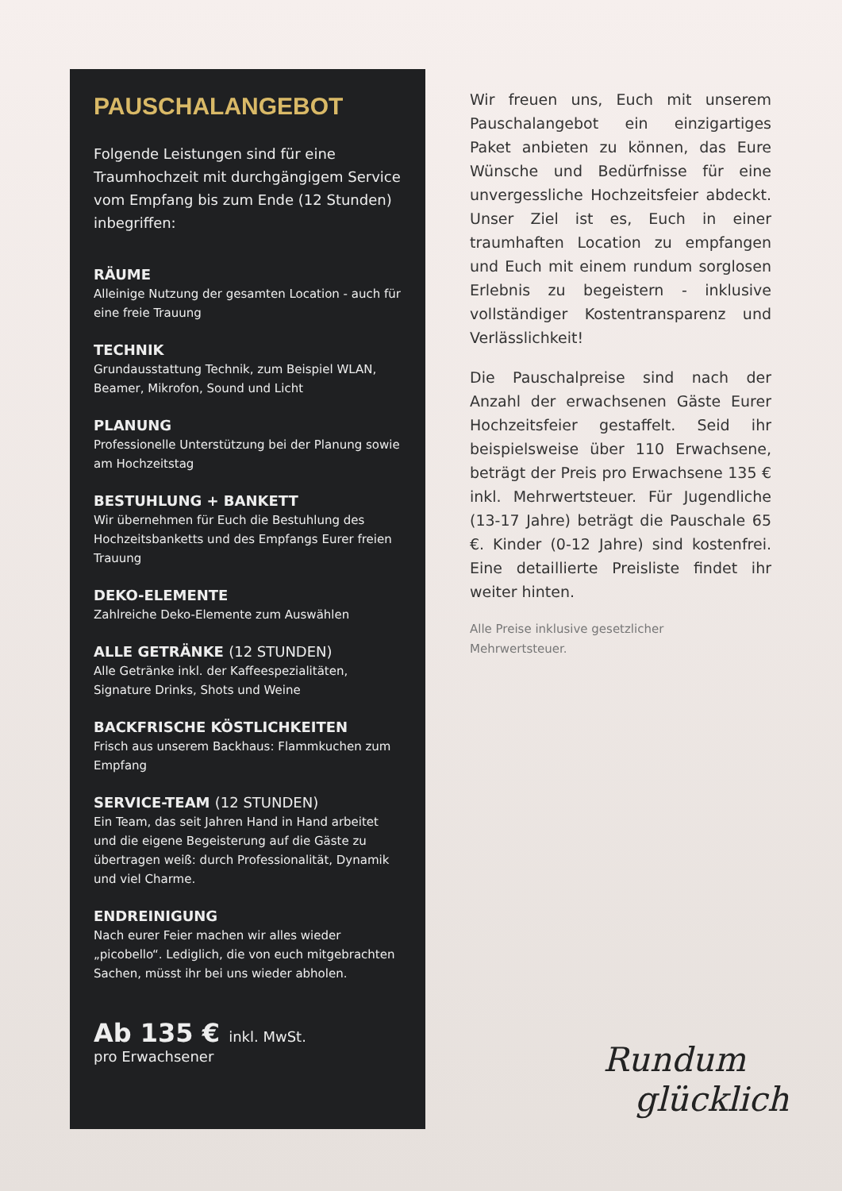PAUSCHALANGEBOT
Folgende Leistungen sind für eine Traumhochzeit mit durchgängigem Service vom Empfang bis zum Ende (12 Stunden) inbegriffen:
RÄUME
Alleinige Nutzung der gesamten Location - auch für eine freie Trauung
TECHNIK
Grundausstattung Technik, zum Beispiel WLAN, Beamer, Mikrofon, Sound und Licht
PLANUNG
Professionelle Unterstützung bei der Planung sowie am Hochzeitstag
BESTUHLUNG + BANKETT
Wir übernehmen für Euch die Bestuhlung des Hochzeitsbanketts und des Empfangs Eurer freien Trauung
DEKO-ELEMENTE
Zahlreiche Deko-Elemente zum Auswählen
ALLE GETRÄNKE (12 STUNDEN)
Alle Getränke inkl. der Kaffeespezialitäten, Signature Drinks, Shots und Weine
BACKFRISCHE KÖSTLICHKEITEN
Frisch aus unserem Backhaus: Flammkuchen zum Empfang
SERVICE-TEAM (12 STUNDEN)
Ein Team, das seit Jahren Hand in Hand arbeitet und die eigene Begeisterung auf die Gäste zu übertragen weiß: durch Professionalität, Dynamik und viel Charme.
ENDREINIGUNG
Nach eurer Feier machen wir alles wieder „picobello“. Lediglich, die von euch mitgebrachten Sachen, müsst ihr bei uns wieder abholen.
Ab 135 € inkl. MwSt.
pro Erwachsener
Wir freuen uns, Euch mit unserem Pauschalangebot ein einzigartiges Paket anbieten zu können, das Eure Wünsche und Bedürfnisse für eine unvergessliche Hochzeitsfeier abdeckt. Unser Ziel ist es, Euch in einer traumhaften Location zu empfangen und Euch mit einem rundum sorglosen Erlebnis zu begeistern - inklusive vollständiger Kostentransparenz und Verlässlichkeit!
Die Pauschalpreise sind nach der Anzahl der erwachsenen Gäste Eurer Hochzeitsfeier gestaffelt. Seid ihr beispielsweise über 110 Erwachsene, beträgt der Preis pro Erwachsene 135 € inkl. Mehrwertsteuer. Für Jugendliche (13-17 Jahre) beträgt die Pauschale 65 €. Kinder (0-12 Jahre) sind kostenfrei. Eine detaillierte Preisliste findet ihr weiter hinten.
Alle Preise inklusive gesetzlicher
Mehrwertsteuer.
Rundum
glücklich